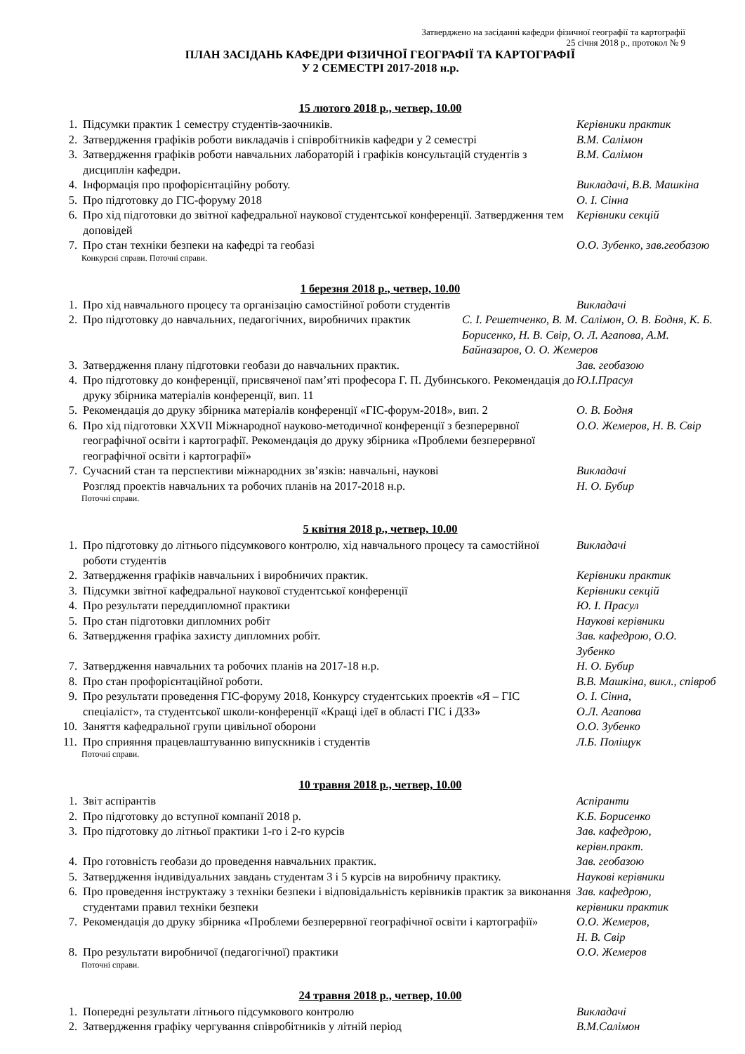Затверджено на засіданні кафедри фізичної географії та картографії
25 січня 2018 р., протокол № 9
ПЛАН ЗАСІДАНЬ КАФЕДРИ ФІЗИЧНОЇ ГЕОГРАФІЇ ТА КАРТОГРАФІЇ
У 2 СЕМЕСТРІ 2017-2018 н.р.
15 лютого 2018 р., четвер, 10.00
1. Підсумки практик 1 семестру студентів-заочників. Керівники практик
2. Затвердження графіків роботи викладачів і співробітників кафедри у 2 семестрі В.М. Салімон
3. Затвердження графіків роботи навчальних лабораторій і графіків консультацій студентів з дисциплін кафедри. В.М. Салімон
4. Інформація про профорієнтаційну роботу. Викладачі, В.В. Машкіна
5. Про підготовку до ГІС-форуму 2018 О. І. Сінна
6. Про хід підготовки до звітної кафедральної наукової студентської конференції. Затвердження тем доповідей Керівники секцій
7. Про стан техніки безпеки на кафедрі та геобазі О.О. Зубенко, зав.геобазою
Конкурсні справи. Поточні справи.
1 березня 2018 р., четвер, 10.00
1. Про хід навчального процесу та організацію самостійної роботи студентів Викладачі
2. Про підготовку до навчальних, педагогічних, виробничих практик С. І. Решетченко, В. М. Салімон, О. В. Бодня, К. Б. Борисенко, Н. В. Свір, О. Л. Агапова, А.М. Байназаров, О. О. Жемеров
3. Затвердження плану підготовки геобази до навчальних практик. Зав. геобазою
4. Про підготовку до конференції, присвяченої пам’яті професора Г. П. Дубинського. Рекомендація до друку збірника матеріалів конференції, вип. 11 Ю.І.Прасул
5. Рекомендація до друку збірника матеріалів конференції «ГІС-форум-2018», вип. 2 О. В. Бодня
6. Про хід підготовки XXVII Міжнародної науково-методичної конференції з безперервної географічної освіти і картографії. Рекомендація до друку збірника «Проблеми безперервної географічної освіти і картографії» О.О. Жемеров, Н. В. Свір
7. Сучасний стан та перспективи міжнародних зв’язків: навчальні, наукові
Розгляд проектів навчальних та робочих планів на 2017-2018 н.р. Викладачі
Н. О. Бубир
Поточні справи.
5 квітня 2018 р., четвер, 10.00
1. Про підготовку до літнього підсумкового контролю, хід навчального процесу та самостійної роботи студентів Викладачі
2. Затвердження графіків навчальних і виробничих практик. Керівники практик
3. Підсумки звітної кафедральної наукової студентської конференції Керівники секцій
4. Про результати переддипломної практики Ю. І. Прасул
5. Про стан підготовки дипломних робіт Наукові керівники
6. Затвердження графіка захисту дипломних робіт. Зав. кафедрою, О.О. Зубенко
7. Затвердження навчальних та робочих планів на 2017-18 н.р. Н. О. Бубир
8. Про стан профорієнтаційної роботи. В.В. Машкіна, викл., співроб
9. Про результати проведення ГІС-форуму 2018, Конкурсу студентських проектів «Я – ГІС спеціаліст», та студентської школи-конференції «Кращі ідеї в області ГІС і ДЗЗ» О. І. Сінна,
О.Л. Агапова
10. Заняття кафедральної групи цивільної оборони О.О. Зубенко
11. Про сприяння працевлаштуванню випускників і студентів Л.Б. Поліщук
Поточні справи.
10 травня 2018 р., четвер, 10.00
1. Звіт аспірантів Аспіранти
2. Про підготовку до вступної компанії 2018 р. К.Б. Борисенко
3. Про підготовку до літньої практики 1-го і 2-го курсів Зав. кафедрою, керівн.практ.
4. Про готовність геобази до проведення навчальних практик. Зав. геобазою
5. Затвердження індивідуальних завдань студентам 3 і 5 курсів на виробничу практику. Наукові керівники
6. Про проведення інструктажу з техніки безпеки і відповідальність керівників практик за виконання студентами правил техніки безпеки Зав. кафедрою,
керівники практик
7. Рекомендація до друку збірника «Проблеми безперервної географічної освіти і картографії» О.О. Жемеров,
Н. В. Свір
8. Про результати виробничої (педагогічної) практики О.О. Жемеров
Поточні справи.
24 травня 2018 р., четвер, 10.00
1. Попередні результати літнього підсумкового контролю Викладачі
2. Затвердження графіку чергування співробітників у літній період В.М.Салімон